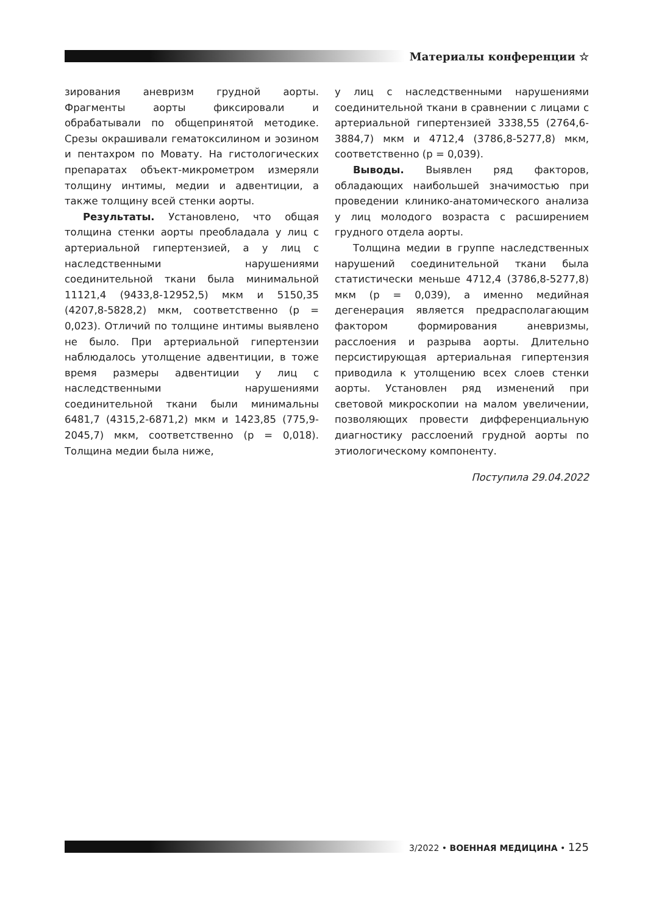Материалы конференции ☆
зирования аневризм грудной аорты. Фрагменты аорты фиксировали и обрабатывали по общепринятой методике. Срезы окрашивали гематоксилином и эозином и пентахром по Мовату. На гистологических препаратах объект-микрометром измеряли толщину интимы, медии и адвентиции, а также толщину всей стенки аорты.
Результаты. Установлено, что общая толщина стенки аорты преобладала у лиц с артериальной гипертензией, а у лиц с наследственными нарушениями соединительной ткани была минимальной 11121,4 (9433,8-12952,5) мкм и 5150,35 (4207,8-5828,2) мкм, соответственно (р = 0,023). Отличий по толщине интимы выявлено не было. При артериальной гипертензии наблюдалось утолщение адвентиции, в тоже время размеры адвентиции у лиц с наследственными нарушениями соединительной ткани были минимальны 6481,7 (4315,2-6871,2) мкм и 1423,85 (775,9-2045,7) мкм, соответственно (р = 0,018). Толщина медии была ниже,
у лиц с наследственными нарушениями соединительной ткани в сравнении с лицами с артериальной гипертензией 3338,55 (2764,6-3884,7) мкм и 4712,4 (3786,8-5277,8) мкм, соответственно (р = 0,039).
Выводы. Выявлен ряд факторов, обладающих наибольшей значимостью при проведении клинико-анатомического анализа у лиц молодого возраста с расширением грудного отдела аорты.
Толщина медии в группе наследственных нарушений соединительной ткани была статистически меньше 4712,4 (3786,8-5277,8) мкм (р = 0,039), а именно медийная дегенерация является предрасполагающим фактором формирования аневризмы, расслоения и разрыва аорты. Длительно персистирующая артериальная гипертензия приводила к утолщению всех слоев стенки аорты. Установлен ряд изменений при световой микроскопии на малом увеличении, позволяющих провести дифференциальную диагностику расслоений грудной аорты по этиологическому компоненту.
Поступила 29.04.2022
3/2022 • ВОЕННАЯ МЕДИЦИНА • 125